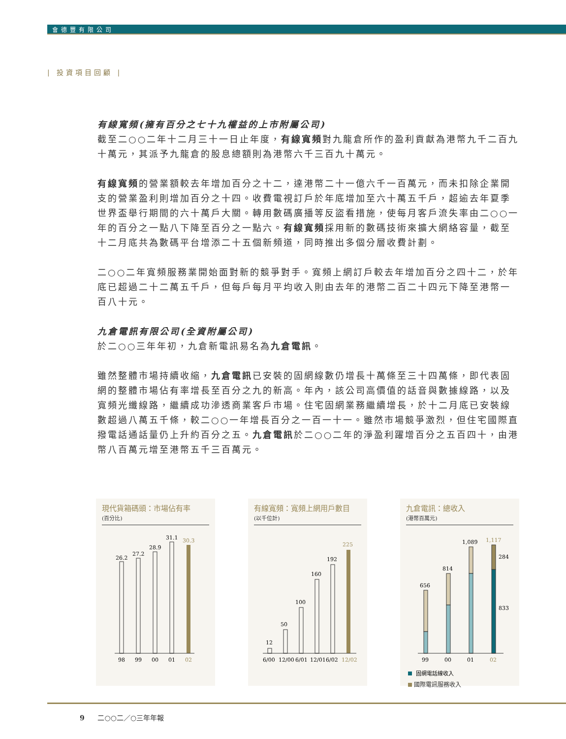會德豐有限公司
| 投資項目回顧 |
有線寬頻(擁有百分之七十九權益的上市附屬公司)
截至二○○二年十二月三十一日止年度，有線寬頻對九龍倉所作的盈利貢獻為港幣九千二百九十萬元，其派予九龍倉的股息總額則為港幣六千三百九十萬元。
有線寬頻的營業額較去年增加百分之十二，達港幣二十一億六千一百萬元，而未扣除企業開支的營業盈利則增加百分之十四。收費電視訂戶於年底增加至六十萬五千戶，超逾去年夏季世界盃舉行期間的六十萬戶大關。轉用數碼廣播等反盜看措施，使每月客戶流失率由二○○一年的百分之一點八下降至百分之一點六。有線寬頻採用新的數碼技術來擴大網絡容量，截至十二月底共為數碼平台增添二十五個新頻道，同時推出多個分層收費計劃。
二○○二年寬頻服務業開始面對新的競爭對手。寬頻上網訂戶較去年增加百分之四十二，於年底已超過二十二萬五千戶，但每戶每月平均收入則由去年的港幣二百二十四元下降至港幣一百八十元。
九倉電訊有限公司(全資附屬公司)
於二○○三年年初，九倉新電訊易名為九倉電訊。
雖然整體市場持續收縮，九倉電訊已安裝的固網線數仍增長十萬條至三十四萬條，即代表固網的整體市場佔有率增長至百分之九的新高。年內，該公司高價值的話音與數據線路，以及寬頻光纖線路，繼續成功滲透商業客戶市場。住宅固網業務繼續增長，於十二月底已安裝線數超過八萬五千條，較二○○一年增長百分之一百一十一。雖然市場競爭激烈，但住宅國際直撥電話通話量仍上升約百分之五。九倉電訊於二○○二年的淨盈利躍增百分之五百四十，由港幣八百萬元增至港幣五千三百萬元。
現代貨箱碼頭：市場佔有率
(百分比)
26.2
27.2
28.9
31.1
30.3
98
99
00
01
02
有線寬頻：寬頻上網用戶數目
(以千位計)
12
50
100
160
192
225
6/00
12/00
6/01
12/01
6/02
12/02
九倉電訊：總收入
(港幣百萬元)
656
814
1,089
1,117
284
833
99
00
01
02
固網電話線收入
國際電訊服務收入
9 二○○二／○三年年報